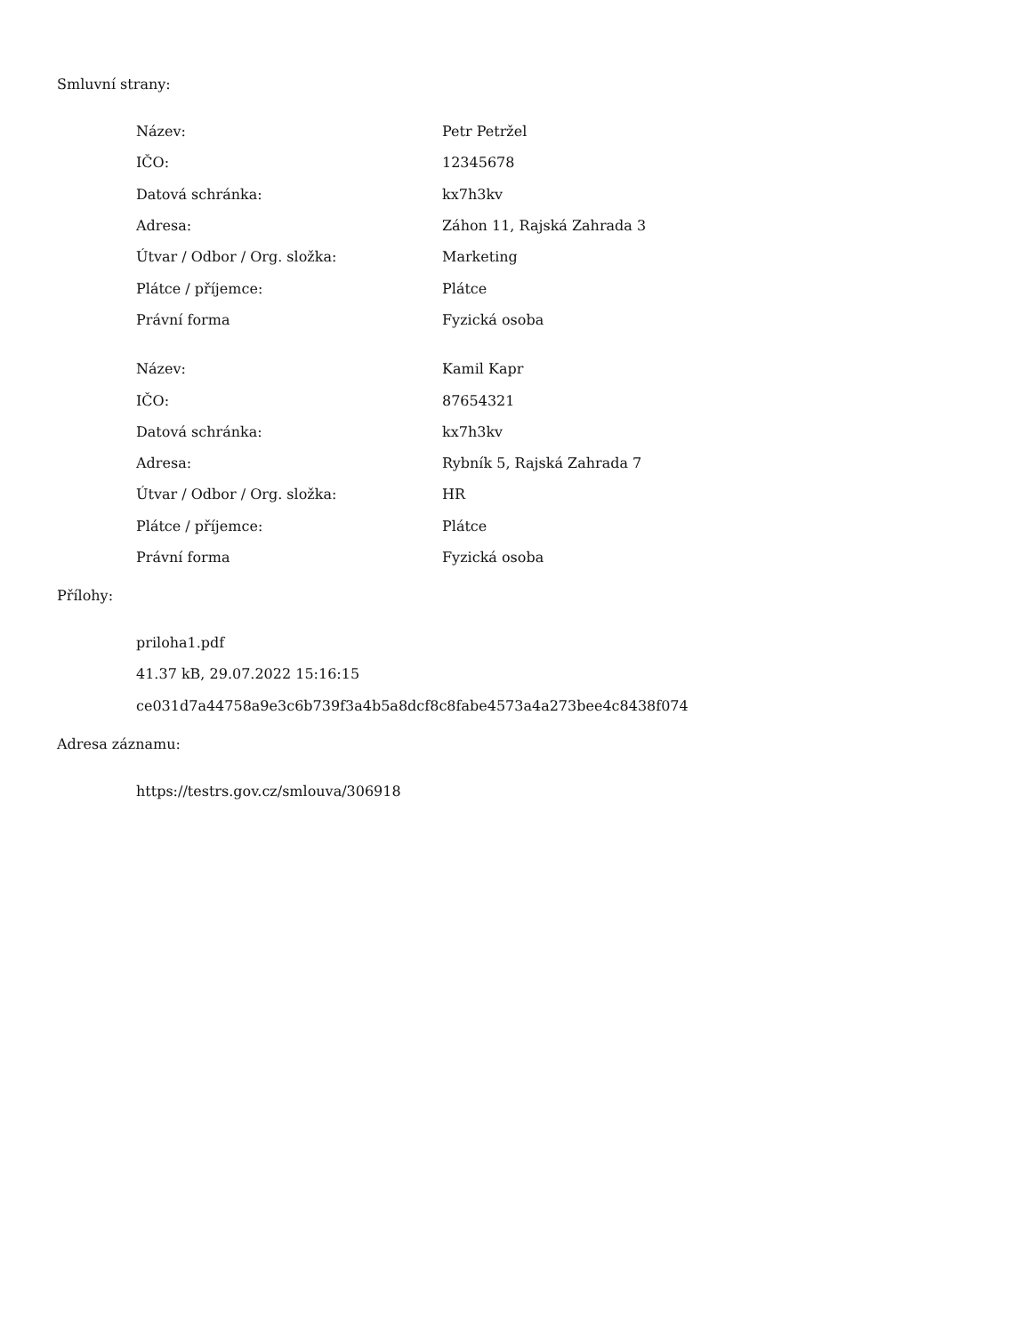Smluvní strany:
| Název: | Petr Petržel |
| IČO: | 12345678 |
| Datová schránka: | kx7h3kv |
| Adresa: | Záhon 11, Rajská Zahrada 3 |
| Útvar / Odbor / Org. složka: | Marketing |
| Plátce / příjemce: | Plátce |
| Právní forma | Fyzická osoba |
| Název: | Kamil Kapr |
| IČO: | 87654321 |
| Datová schránka: | kx7h3kv |
| Adresa: | Rybník 5, Rajská Zahrada 7 |
| Útvar / Odbor / Org. složka: | HR |
| Plátce / příjemce: | Plátce |
| Právní forma | Fyzická osoba |
Přílohy:
priloha1.pdf
41.37 kB, 29.07.2022 15:16:15
ce031d7a44758a9e3c6b739f3a4b5a8dcf8c8fabe4573a4a273bee4c8438f074
Adresa záznamu:
https://testrs.gov.cz/smlouva/306918